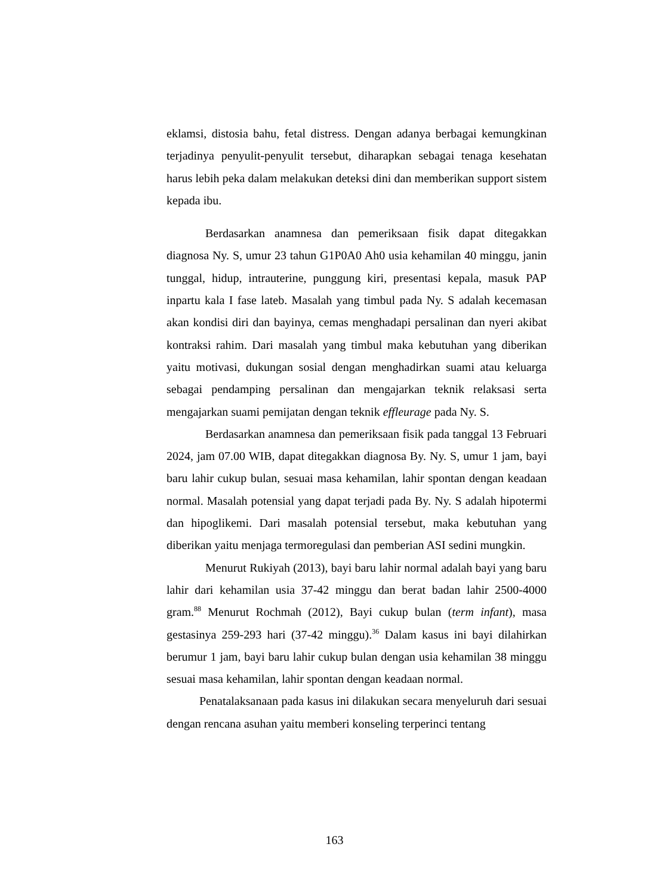eklamsi, distosia bahu, fetal distress. Dengan adanya berbagai kemungkinan terjadinya penyulit-penyulit tersebut, diharapkan sebagai tenaga kesehatan harus lebih peka dalam melakukan deteksi dini dan memberikan support sistem kepada ibu.
Berdasarkan anamnesa dan pemeriksaan fisik dapat ditegakkan diagnosa Ny. S, umur 23 tahun G1P0A0 Ah0 usia kehamilan 40 minggu, janin tunggal, hidup, intrauterine, punggung kiri, presentasi kepala, masuk PAP inpartu kala I fase lateb. Masalah yang timbul pada Ny. S adalah kecemasan akan kondisi diri dan bayinya, cemas menghadapi persalinan dan nyeri akibat kontraksi rahim. Dari masalah yang timbul maka kebutuhan yang diberikan yaitu motivasi, dukungan sosial dengan menghadirkan suami atau keluarga sebagai pendamping persalinan dan mengajarkan teknik relaksasi serta mengajarkan suami pemijatan dengan teknik effleurage pada Ny. S.
Berdasarkan anamnesa dan pemeriksaan fisik pada tanggal 13 Februari 2024, jam 07.00 WIB, dapat ditegakkan diagnosa By. Ny. S, umur 1 jam, bayi baru lahir cukup bulan, sesuai masa kehamilan, lahir spontan dengan keadaan normal. Masalah potensial yang dapat terjadi pada By. Ny. S adalah hipotermi dan hipoglikemi. Dari masalah potensial tersebut, maka kebutuhan yang diberikan yaitu menjaga termoregulasi dan pemberian ASI sedini mungkin.
Menurut Rukiyah (2013), bayi baru lahir normal adalah bayi yang baru lahir dari kehamilan usia 37-42 minggu dan berat badan lahir 2500-4000 gram.<sup>88</sup> Menurut Rochmah (2012), Bayi cukup bulan (term infant), masa gestasinya 259-293 hari (37-42 minggu).<sup>36</sup> Dalam kasus ini bayi dilahirkan berumur 1 jam, bayi baru lahir cukup bulan dengan usia kehamilan 38 minggu sesuai masa kehamilan, lahir spontan dengan keadaan normal.
Penatalaksanaan pada kasus ini dilakukan secara menyeluruh dari sesuai dengan rencana asuhan yaitu memberi konseling terperinci tentang
163